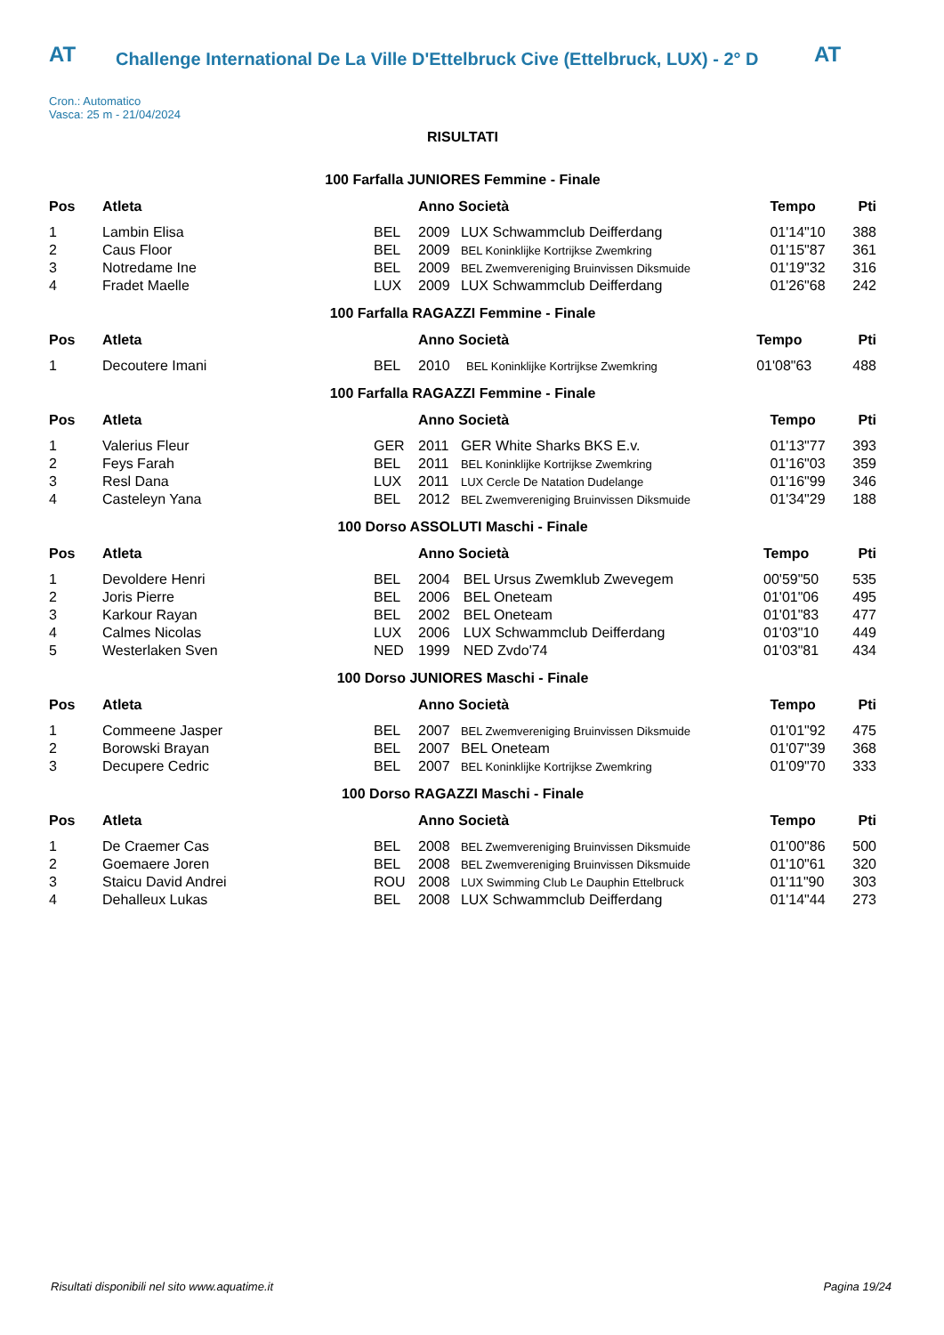AT AT
Challenge International De La Ville D'Ettelbruck Cive (Ettelbruck, LUX) - 2° D
Cron.: Automatico
Vasca: 25 m - 21/04/2024
RISULTATI
100 Farfalla JUNIORES Femmine - Finale
| Pos | Atleta | | Anno Società | | Tempo | Pti |
| --- | --- | --- | --- | --- | --- | --- |
| 1 | Lambin Elisa | BEL | 2009 | LUX Schwammclub Deifferdang | 01'14"10 | 388 |
| 2 | Caus Floor | BEL | 2009 | BEL Koninklijke Kortrijkse Zwemkring | 01'15"87 | 361 |
| 3 | Notredame Ine | BEL | 2009 | BEL Zwemvereniging Bruinvissen Diksmuide | 01'19"32 | 316 |
| 4 | Fradet Maelle | LUX | 2009 | LUX Schwammclub Deifferdang | 01'26"68 | 242 |
100 Farfalla RAGAZZI Femmine - Finale
| Pos | Atleta | | Anno Società | | Tempo | Pti |
| --- | --- | --- | --- | --- | --- | --- |
| 1 | Decoutere Imani | BEL | 2010 | BEL Koninklijke Kortrijkse Zwemkring | 01'08"63 | 488 |
100 Farfalla RAGAZZI Femmine - Finale
| Pos | Atleta | | Anno Società | | Tempo | Pti |
| --- | --- | --- | --- | --- | --- | --- |
| 1 | Valerius Fleur | GER | 2011 | GER White Sharks BKS E.v. | 01'13"77 | 393 |
| 2 | Feys Farah | BEL | 2011 | BEL Koninklijke Kortrijkse Zwemkring | 01'16"03 | 359 |
| 3 | Resl Dana | LUX | 2011 | LUX Cercle De Natation Dudelange | 01'16"99 | 346 |
| 4 | Casteleyn Yana | BEL | 2012 | BEL Zwemvereniging Bruinvissen Diksmuide | 01'34"29 | 188 |
100 Dorso ASSOLUTI Maschi - Finale
| Pos | Atleta | | Anno Società | | Tempo | Pti |
| --- | --- | --- | --- | --- | --- | --- |
| 1 | Devoldere Henri | BEL | 2004 | BEL Ursus Zwemklub Zwevegem | 00'59"50 | 535 |
| 2 | Joris Pierre | BEL | 2006 | BEL Oneteam | 01'01"06 | 495 |
| 3 | Karkour Rayan | BEL | 2002 | BEL Oneteam | 01'01"83 | 477 |
| 4 | Calmes Nicolas | LUX | 2006 | LUX Schwammclub Deifferdang | 01'03"10 | 449 |
| 5 | Westerlaken Sven | NED | 1999 | NED Zvdo'74 | 01'03"81 | 434 |
100 Dorso JUNIORES Maschi - Finale
| Pos | Atleta | | Anno Società | | Tempo | Pti |
| --- | --- | --- | --- | --- | --- | --- |
| 1 | Commeene Jasper | BEL | 2007 | BEL Zwemvereniging Bruinvissen Diksmuide | 01'01"92 | 475 |
| 2 | Borowski Brayan | BEL | 2007 | BEL Oneteam | 01'07"39 | 368 |
| 3 | Decupere Cedric | BEL | 2007 | BEL Koninklijke Kortrijkse Zwemkring | 01'09"70 | 333 |
100 Dorso RAGAZZI Maschi - Finale
| Pos | Atleta | | Anno Società | | Tempo | Pti |
| --- | --- | --- | --- | --- | --- | --- |
| 1 | De Craemer Cas | BEL | 2008 | BEL Zwemvereniging Bruinvissen Diksmuide | 01'00"86 | 500 |
| 2 | Goemaere Joren | BEL | 2008 | BEL Zwemvereniging Bruinvissen Diksmuide | 01'10"61 | 320 |
| 3 | Staicu David Andrei | ROU | 2008 | LUX Swimming Club Le Dauphin Ettelbruck | 01'11"90 | 303 |
| 4 | Dehalleux Lukas | BEL | 2008 | LUX Schwammclub Deifferdang | 01'14"44 | 273 |
Risultati disponibili nel sito www.aquatime.it Pagina 19/24